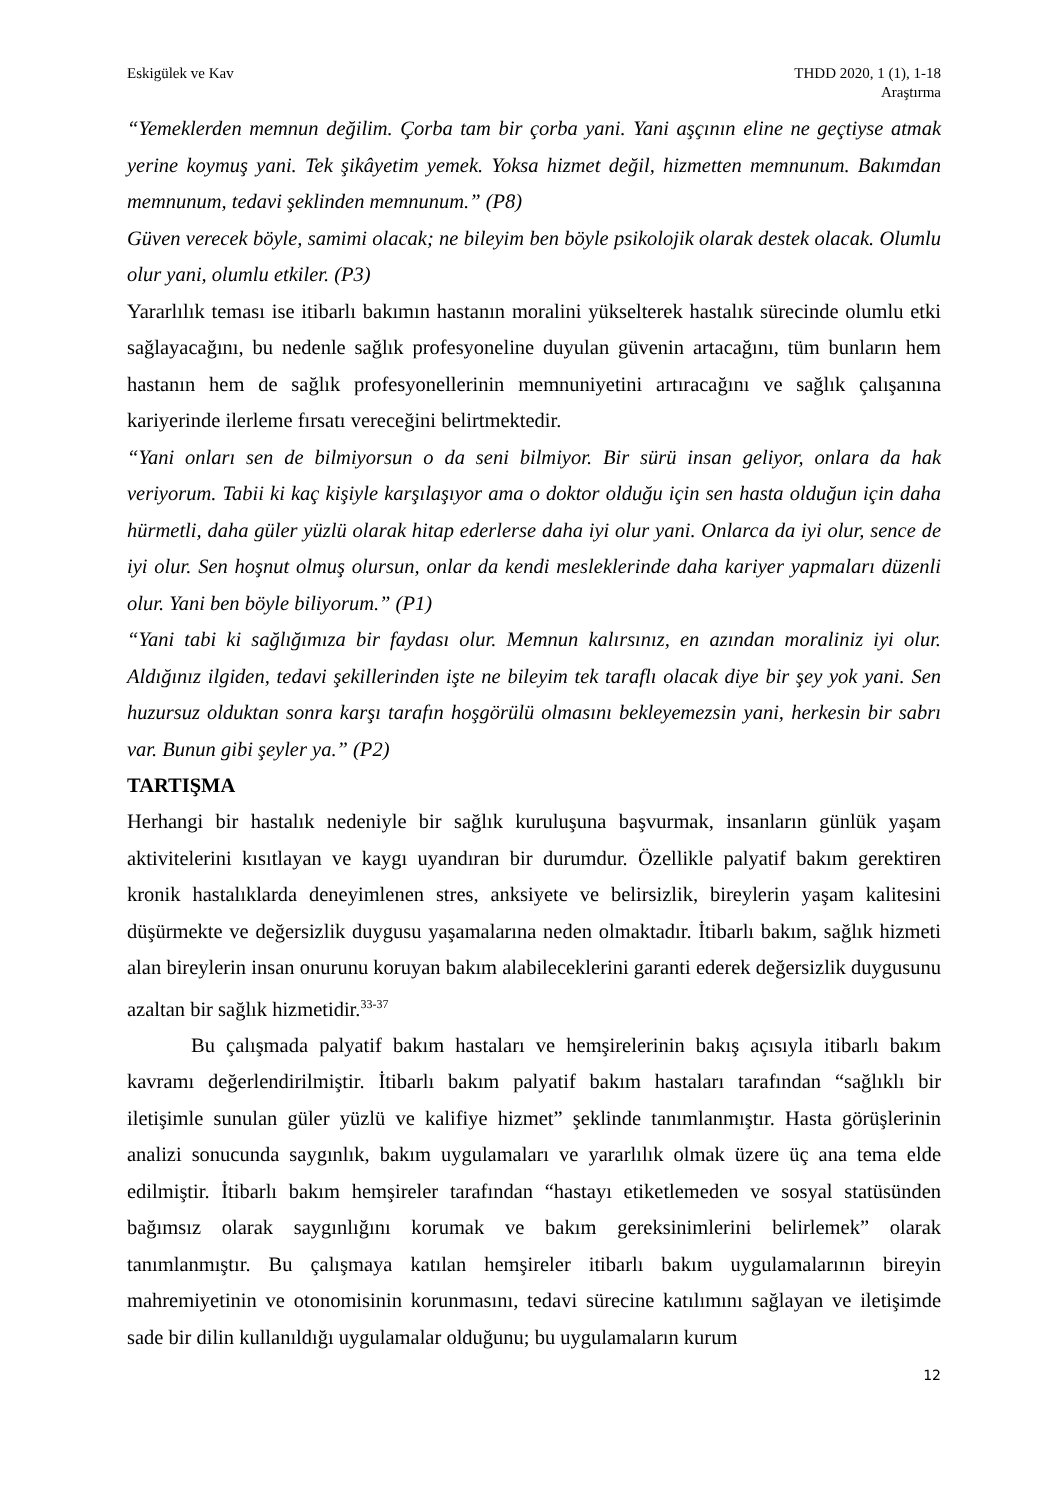Eskigülek ve Kav THDD 2020, 1 (1), 1-18
Araştırma
“Yemeklerden memnun değilim. Çorba tam bir çorba yani. Yani aşçının eline ne geçtiyse atmak yerine koymuş yani. Tek şikâyetim yemek. Yoksa hizmet değil, hizmetten memnunum. Bakımdan memnunum, tedavi şeklinden memnunum.” (P8)
Güven verecek böyle, samimi olacak; ne bileyim ben böyle psikolojik olarak destek olacak. Olumlu olur yani, olumlu etkiler. (P3)
Yararlılık teması ise itibarlı bakımın hastanın moralini yükselterek hastalık sürecinde olumlu etki sağlayacağını, bu nedenle sağlık profesyoneline duyulan güvenin artacağını, tüm bunların hem hastanın hem de sağlık profesyonellerinin memnuniyetini artıracağını ve sağlık çalışanına kariyerinde ilerleme fırsatı vereceğini belirtmektedir.
“Yani onları sen de bilmiyorsun o da seni bilmiyor. Bir sürü insan geliyor, onlara da hak veriyorum. Tabii ki kaç kişiyle karşılaşıyor ama o doktor olduğu için sen hasta olduğun için daha hürmetli, daha güler yüzlü olarak hitap ederlerse daha iyi olur yani. Onlarca da iyi olur, sence de iyi olur. Sen hoşnut olmuş olursun, onlar da kendi mesleklerinde daha kariyer yapmaları düzenli olur. Yani ben böyle biliyorum.” (P1)
“Yani tabi ki sağlığımıza bir faydası olur. Memnun kalırsınız, en azından moraliniz iyi olur. Aldığınız ilgiden, tedavi şekillerinden işte ne bileyim tek taraflı olacak diye bir şey yok yani. Sen huzursuz olduktan sonra karşı tarafın hoşgörülü olmasını bekleyemezsin yani, herkesin bir sabrı var. Bunun gibi şeyler ya.” (P2)
TARTIŞMA
Herhangi bir hastalık nedeniyle bir sağlık kuruluşuna başvurmak, insanların günlük yaşam aktivitelerini kısıtlayan ve kaygı uyandıran bir durumdur. Özellikle palyatif bakım gerektiren kronik hastalıklarda deneyimlenen stres, anksiyete ve belirsizlik, bireylerin yaşam kalitesini düşürmekte ve değersizlik duygusu yaşamalarına neden olmaktadır. İtibarlı bakım, sağlık hizmeti alan bireylerin insan onurunu koruyan bakım alabileceklerini garanti ederek değersizlik duygusunu azaltan bir sağlık hizmetidir.<sup>33-37</sup>
Bu çalışmada palyatif bakım hastaları ve hemşirelerinin bakış açısıyla itibarlı bakım kavramı değerlendirilmiştir. İtibarlı bakım palyatif bakım hastaları tarafından “sağlıklı bir iletişimle sunulan güler yüzlü ve kalifiye hizmet” şeklinde tanımlanmıştır. Hasta görüşlerinin analizi sonucunda saygınlık, bakım uygulamaları ve yararlılık olmak üzere üç ana tema elde edilmiştir. İtibarlı bakım hemşireler tarafından “hastayı etiketlemeden ve sosyal statüsünden bağımsız olarak saygınlığını korumak ve bakım gereksinimlerini belirlemek” olarak tanımlanmıştır. Bu çalışmaya katılan hemşireler itibarlı bakım uygulamalarının bireyin mahremiyetinin ve otonomisinin korunmasını, tedavi sürecine katılımını sağlayan ve iletişimde sade bir dilin kullanıldığı uygulamalar olduğunu; bu uygulamaların kurum
12